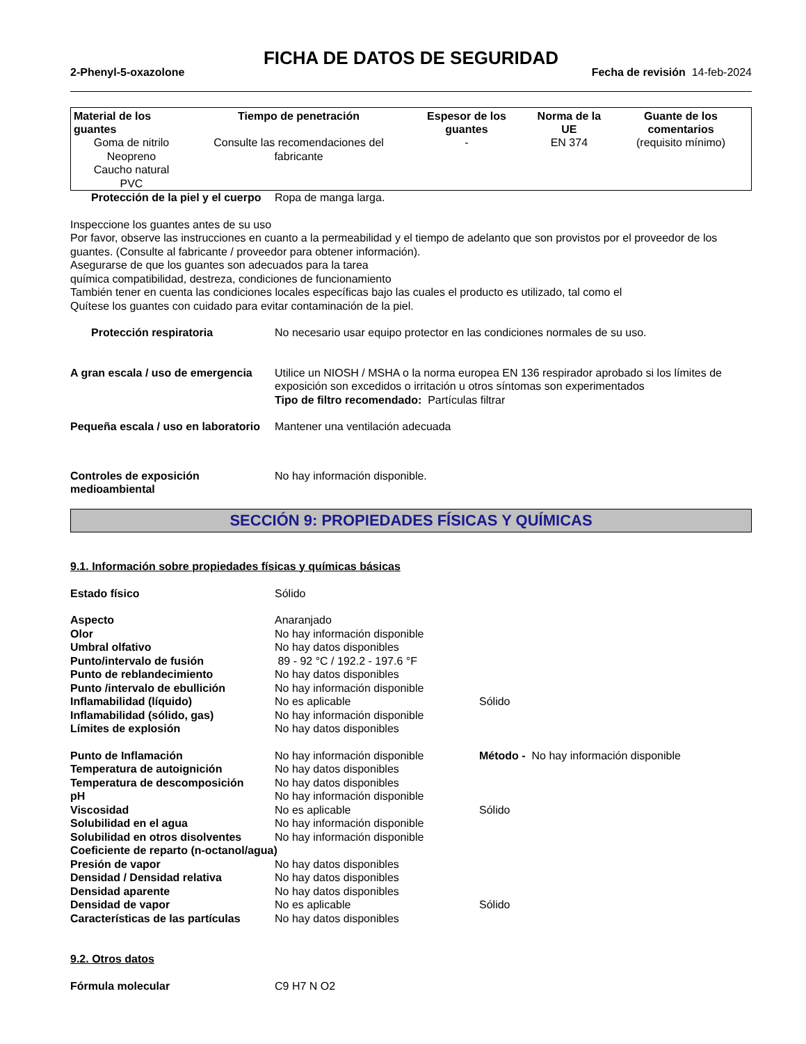FICHA DE DATOS DE SEGURIDAD
2-Phenyl-5-oxazolone Fecha de revisión 14-feb-2024
| Material de los guantes | Tiempo de penetración | Espesor de los guantes | Norma de la UE | Guante de los comentarios |
| --- | --- | --- | --- | --- |
| Goma de nitrilo Neopreno Caucho natural PVC | Consulte las recomendaciones del fabricante | - | EN 374 | (requisito mínimo) |
Protección de la piel y el cuerpo Ropa de manga larga.
Inspeccione los guantes antes de su uso
Por favor, observe las instrucciones en cuanto a la permeabilidad y el tiempo de adelanto que son provistos por el proveedor de los guantes. (Consulte al fabricante / proveedor para obtener información).
Asegurarse de que los guantes son adecuados para la tarea
química compatibilidad, destreza, condiciones de funcionamiento
También tener en cuenta las condiciones locales específicas bajo las cuales el producto es utilizado, tal como el
Quítese los guantes con cuidado para evitar contaminación de la piel.
Protección respiratoria No necesario usar equipo protector en las condiciones normales de su uso.
A gran escala / uso de emergencia Utilice un NIOSH / MSHA o la norma europea EN 136 respirador aprobado si los límites de exposición son excedidos o irritación u otros síntomas son experimentados
Tipo de filtro recomendado: Partículas filtrar
Pequeña escala / uso en laboratorio Mantener una ventilación adecuada
Controles de exposición medioambiental No hay información disponible.
SECCIÓN 9: PROPIEDADES FÍSICAS Y QUÍMICAS
9.1. Información sobre propiedades físicas y químicas básicas
Estado físico Sólido
Aspecto Anaranjado
Olor No hay información disponible
Umbral olfativo No hay datos disponibles
Punto/intervalo de fusión 89 - 92 °C / 192.2 - 197.6 °F
Punto de reblandecimiento No hay datos disponibles
Punto /intervalo de ebullición No hay información disponible
Inflamabilidad (líquido) No es aplicable Sólido
Inflamabilidad (sólido, gas) No hay información disponible
Límites de explosión No hay datos disponibles
Punto de Inflamación No hay información disponible Método - No hay información disponible
Temperatura de autoignición No hay datos disponibles
Temperatura de descomposición No hay datos disponibles
pH No hay información disponible
Viscosidad No es aplicable Sólido
Solubilidad en el agua No hay información disponible
Solubilidad en otros disolventes No hay información disponible
Coeficiente de reparto (n-octanol/agua)
Presión de vapor No hay datos disponibles
Densidad / Densidad relativa No hay datos disponibles
Densidad aparente No hay datos disponibles
Densidad de vapor No es aplicable Sólido
Características de las partículas No hay datos disponibles
9.2. Otros datos
Fórmula molecular C9 H7 N O2